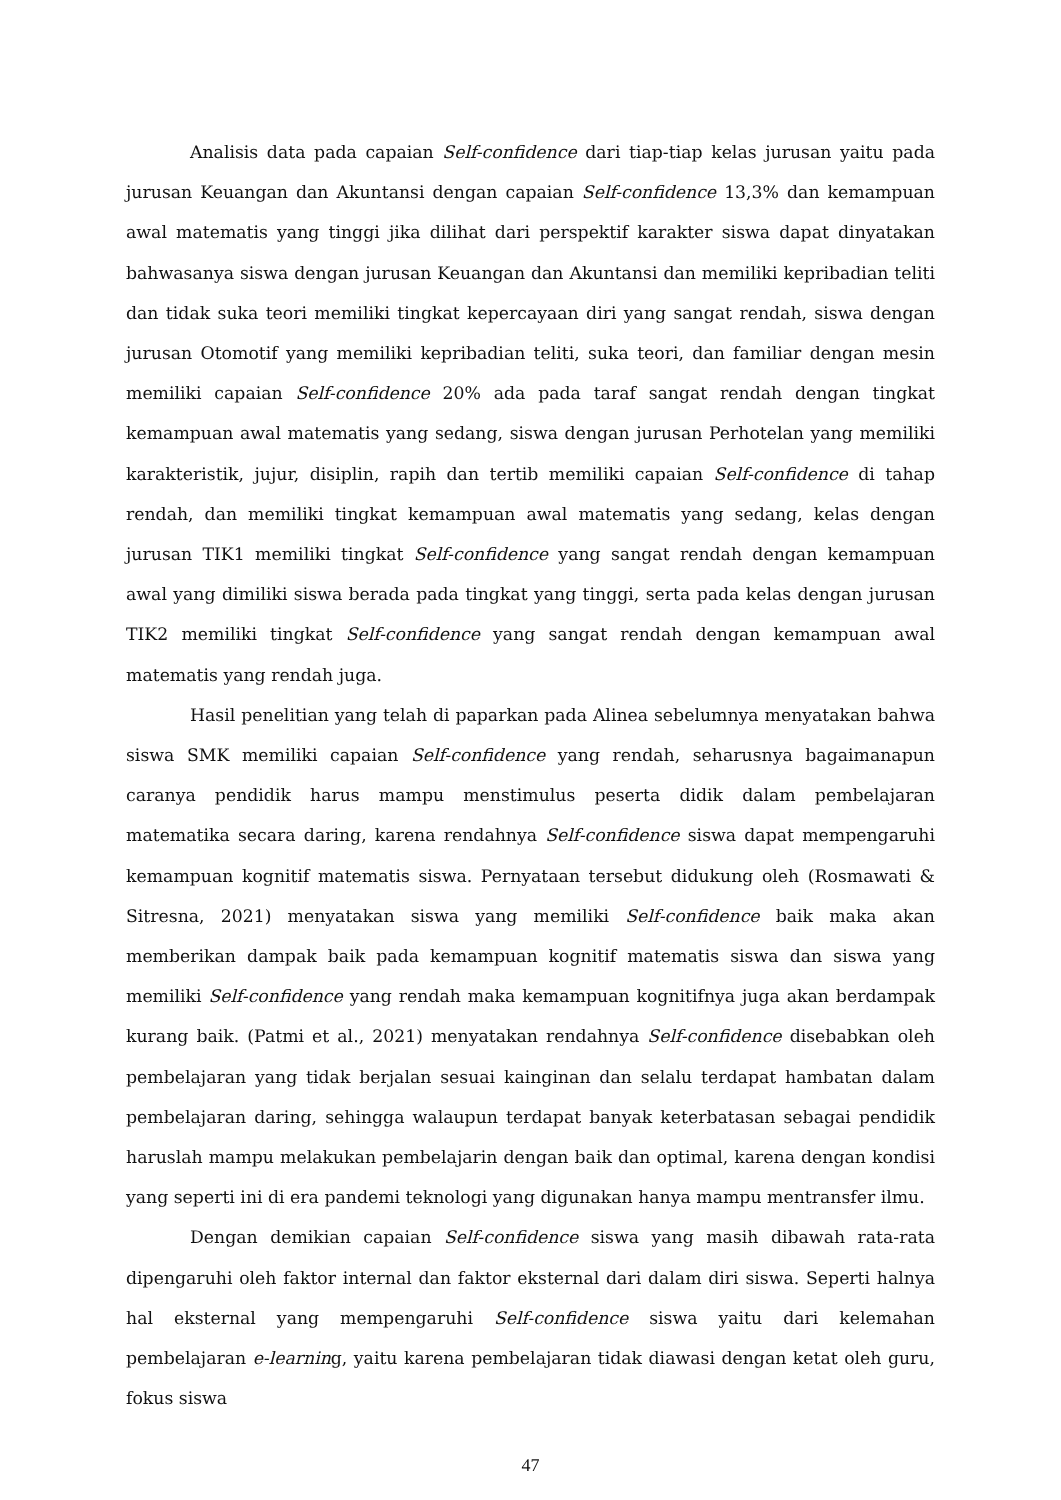Analisis data pada capaian Self-confidence dari tiap-tiap kelas jurusan yaitu pada jurusan Keuangan dan Akuntansi dengan capaian Self-confidence 13,3% dan kemampuan awal matematis yang tinggi jika dilihat dari perspektif karakter siswa dapat dinyatakan bahwasanya siswa dengan jurusan Keuangan dan Akuntansi dan memiliki kepribadian teliti dan tidak suka teori memiliki tingkat kepercayaan diri yang sangat rendah, siswa dengan jurusan Otomotif yang memiliki kepribadian teliti, suka teori, dan familiar dengan mesin memiliki capaian Self-confidence 20% ada pada taraf sangat rendah dengan tingkat kemampuan awal matematis yang sedang, siswa dengan jurusan Perhotelan yang memiliki karakteristik, jujur, disiplin, rapih dan tertib memiliki capaian Self-confidence di tahap rendah, dan memiliki tingkat kemampuan awal matematis yang sedang, kelas dengan jurusan TIK1 memiliki tingkat Self-confidence yang sangat rendah dengan kemampuan awal yang dimiliki siswa berada pada tingkat yang tinggi, serta pada kelas dengan jurusan TIK2 memiliki tingkat Self-confidence yang sangat rendah dengan kemampuan awal matematis yang rendah juga.
Hasil penelitian yang telah di paparkan pada Alinea sebelumnya menyatakan bahwa siswa SMK memiliki capaian Self-confidence yang rendah, seharusnya bagaimanapun caranya pendidik harus mampu menstimulus peserta didik dalam pembelajaran matematika secara daring, karena rendahnya Self-confidence siswa dapat mempengaruhi kemampuan kognitif matematis siswa. Pernyataan tersebut didukung oleh (Rosmawati & Sitresna, 2021) menyatakan siswa yang memiliki Self-confidence baik maka akan memberikan dampak baik pada kemampuan kognitif matematis siswa dan siswa yang memiliki Self-confidence yang rendah maka kemampuan kognitifnya juga akan berdampak kurang baik. (Patmi et al., 2021) menyatakan rendahnya Self-confidence disebabkan oleh pembelajaran yang tidak berjalan sesuai kainginan dan selalu terdapat hambatan dalam pembelajaran daring, sehingga walaupun terdapat banyak keterbatasan sebagai pendidik haruslah mampu melakukan pembelajarin dengan baik dan optimal, karena dengan kondisi yang seperti ini di era pandemi teknologi yang digunakan hanya mampu mentransfer ilmu.
Dengan demikian capaian Self-confidence siswa yang masih dibawah rata-rata dipengaruhi oleh faktor internal dan faktor eksternal dari dalam diri siswa. Seperti halnya hal eksternal yang mempengaruhi Self-confidence siswa yaitu dari kelemahan pembelajaran e-learning, yaitu karena pembelajaran tidak diawasi dengan ketat oleh guru, fokus siswa
47